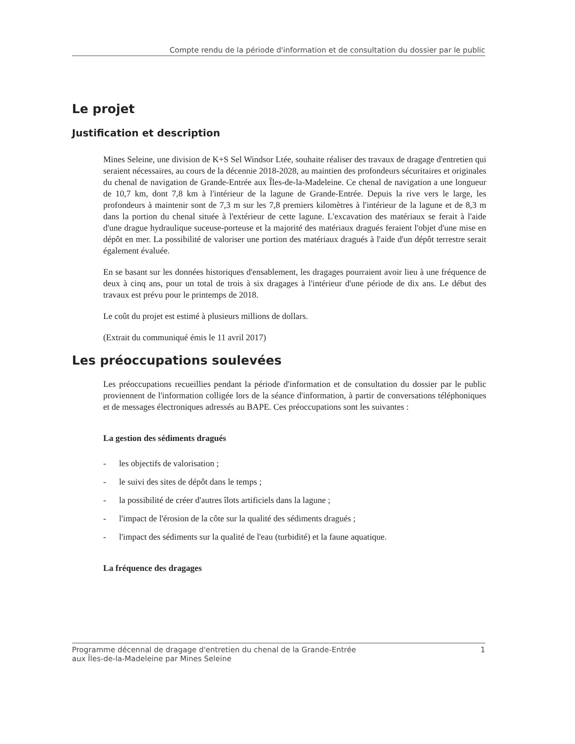Compte rendu de la période d'information et de consultation du dossier par le public
Le projet
Justification et description
Mines Seleine, une division de K+S Sel Windsor Ltée, souhaite réaliser des travaux de dragage d'entretien qui seraient nécessaires, au cours de la décennie 2018-2028, au maintien des profondeurs sécuritaires et originales du chenal de navigation de Grande-Entrée aux Îles-de-la-Madeleine. Ce chenal de navigation a une longueur de 10,7 km, dont 7,8 km à l'intérieur de la lagune de Grande-Entrée. Depuis la rive vers le large, les profondeurs à maintenir sont de 7,3 m sur les 7,8 premiers kilomètres à l'intérieur de la lagune et de 8,3 m dans la portion du chenal située à l'extérieur de cette lagune. L'excavation des matériaux se ferait à l'aide d'une drague hydraulique suceuse-porteuse et la majorité des matériaux dragués feraient l'objet d'une mise en dépôt en mer. La possibilité de valoriser une portion des matériaux dragués à l'aide d'un dépôt terrestre serait également évaluée.
En se basant sur les données historiques d'ensablement, les dragages pourraient avoir lieu à une fréquence de deux à cinq ans, pour un total de trois à six dragages à l'intérieur d'une période de dix ans. Le début des travaux est prévu pour le printemps de 2018.
Le coût du projet est estimé à plusieurs millions de dollars.
(Extrait du communiqué émis le 11 avril 2017)
Les préoccupations soulevées
Les préoccupations recueillies pendant la période d'information et de consultation du dossier par le public proviennent de l'information colligée lors de la séance d'information, à partir de conversations téléphoniques et de messages électroniques adressés au BAPE. Ces préoccupations sont les suivantes :
La gestion des sédiments dragués
- les objectifs de valorisation ;
- le suivi des sites de dépôt dans le temps ;
- la possibilité de créer d'autres îlots artificiels dans la lagune ;
- l'impact de l'érosion de la côte sur la qualité des sédiments dragués ;
- l'impact des sédiments sur la qualité de l'eau (turbidité) et la faune aquatique.
La fréquence des dragages
Programme décennal de dragage d'entretien du chenal de la Grande-Entrée
aux Îles-de-la-Madeleine par Mines Seleine
1